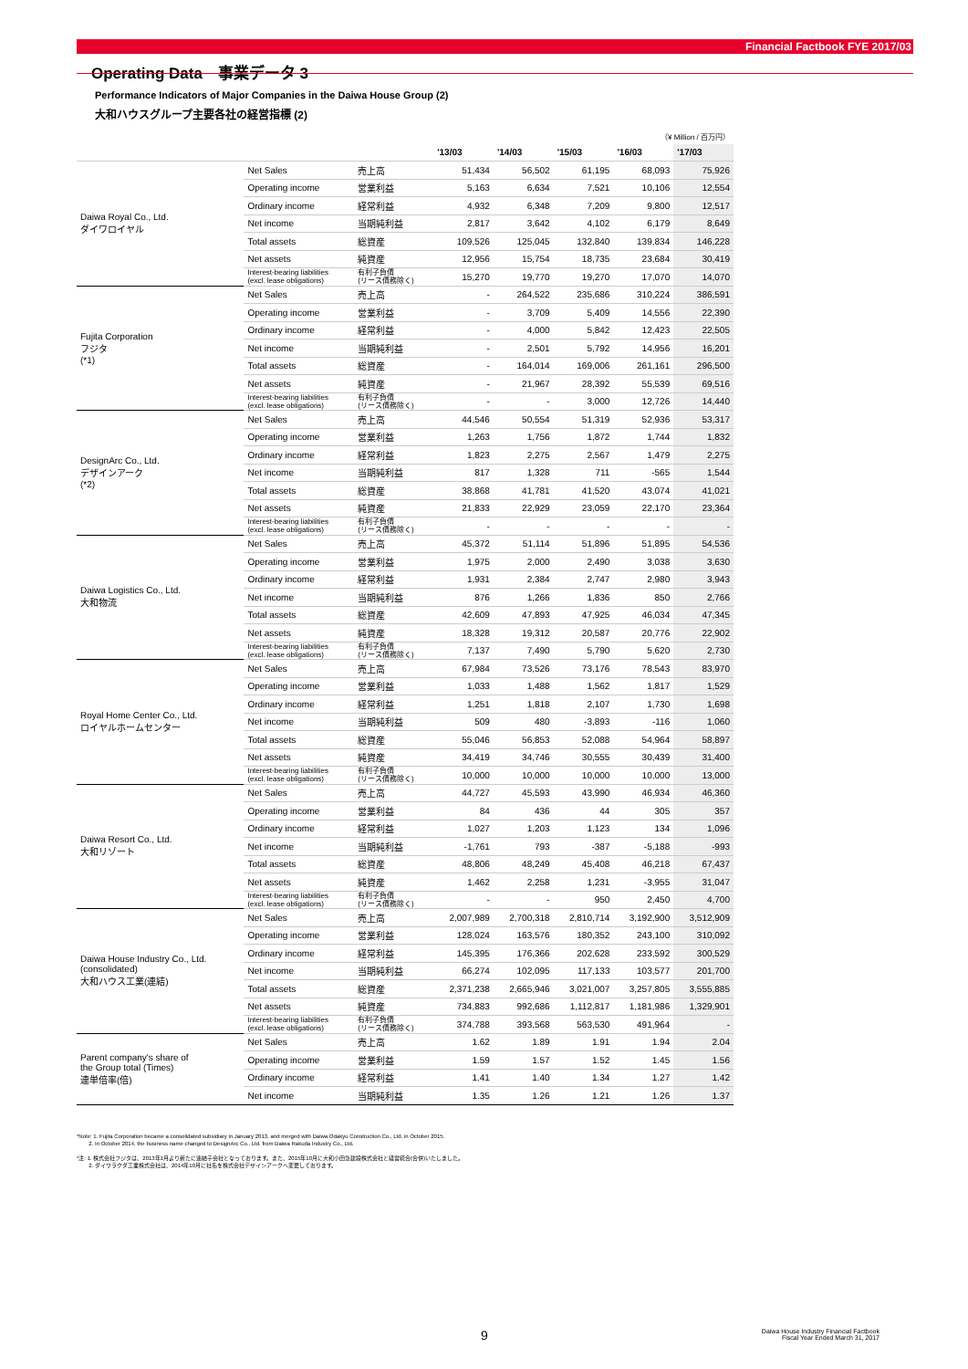Financial Factbook FYE 2017/03
Operating Data　事業データ 3
Performance Indicators of Major Companies in the Daiwa House Group (2)
大和ハウスグループ主要各社の経営指標 (2)
| （¥ Million / 百万円） | | | | | | | |
| | | | '13/03 | '14/03 | '15/03 | '16/03 | '17/03 |
| Daiwa Royal Co., Ltd. ダイワロイヤル | Net Sales | 売上高 | 51,434 | 56,502 | 61,195 | 68,093 | 75,926 |
| | Operating income | 営業利益 | 5,163 | 6,634 | 7,521 | 10,106 | 12,554 |
| | Ordinary income | 経常利益 | 4,932 | 6,348 | 7,209 | 9,800 | 12,517 |
| | Net income | 当期純利益 | 2,817 | 3,642 | 4,102 | 6,179 | 8,649 |
| | Total assets | 総資産 | 109,526 | 125,045 | 132,840 | 139,834 | 146,228 |
| | Net assets | 純資産 | 12,956 | 15,754 | 18,735 | 23,684 | 30,419 |
| | Interest-bearing liabilities (excl. lease obligations) | 有利子負債 (リース債務除く) | 15,270 | 19,770 | 19,270 | 17,070 | 14,070 |
| Fujita Corporation フジタ (*1) | Net Sales | 売上高 | - | 264,522 | 235,686 | 310,224 | 386,591 |
| | Operating income | 営業利益 | - | 3,709 | 5,409 | 14,556 | 22,390 |
| | Ordinary income | 経常利益 | - | 4,000 | 5,842 | 12,423 | 22,505 |
| | Net income | 当期純利益 | - | 2,501 | 5,792 | 14,956 | 16,201 |
| | Total assets | 総資産 | - | 164,014 | 169,006 | 261,161 | 296,500 |
| | Net assets | 純資産 | - | 21,967 | 28,392 | 55,539 | 69,516 |
| | Interest-bearing liabilities (excl. lease obligations) | 有利子負債 (リース債務除く) | - | - | 3,000 | 12,726 | 14,440 |
| DesignArc Co., Ltd. デザインアーク (*2) | Net Sales | 売上高 | 44,546 | 50,554 | 51,319 | 52,936 | 53,317 |
| | Operating income | 営業利益 | 1,263 | 1,756 | 1,872 | 1,744 | 1,832 |
| | Ordinary income | 経常利益 | 1,823 | 2,275 | 2,567 | 1,479 | 2,275 |
| | Net income | 当期純利益 | 817 | 1,328 | 711 | -565 | 1,544 |
| | Total assets | 総資産 | 38,868 | 41,781 | 41,520 | 43,074 | 41,021 |
| | Net assets | 純資産 | 21,833 | 22,929 | 23,059 | 22,170 | 23,364 |
| | Interest-bearing liabilities (excl. lease obligations) | 有利子負債 (リース債務除く) | - | - | - | - | - |
| Daiwa Logistics Co., Ltd. 大和物流 | Net Sales | 売上高 | 45,372 | 51,114 | 51,896 | 51,895 | 54,536 |
| | Operating income | 営業利益 | 1,975 | 2,000 | 2,490 | 3,038 | 3,630 |
| | Ordinary income | 経常利益 | 1,931 | 2,384 | 2,747 | 2,980 | 3,943 |
| | Net income | 当期純利益 | 876 | 1,266 | 1,836 | 850 | 2,766 |
| | Total assets | 総資産 | 42,609 | 47,893 | 47,925 | 46,034 | 47,345 |
| | Net assets | 純資産 | 18,328 | 19,312 | 20,587 | 20,776 | 22,902 |
| | Interest-bearing liabilities (excl. lease obligations) | 有利子負債 (リース債務除く) | 7,137 | 7,490 | 5,790 | 5,620 | 2,730 |
| Royal Home Center Co., Ltd. ロイヤルホームセンター | Net Sales | 売上高 | 67,984 | 73,526 | 73,176 | 78,543 | 83,970 |
| | Operating income | 営業利益 | 1,033 | 1,488 | 1,562 | 1,817 | 1,529 |
| | Ordinary income | 経常利益 | 1,251 | 1,818 | 2,107 | 1,730 | 1,698 |
| | Net income | 当期純利益 | 509 | 480 | -3,893 | -116 | 1,060 |
| | Total assets | 総資産 | 55,046 | 56,853 | 52,088 | 54,964 | 58,897 |
| | Net assets | 純資産 | 34,419 | 34,746 | 30,555 | 30,439 | 31,400 |
| | Interest-bearing liabilities (excl. lease obligations) | 有利子負債 (リース債務除く) | 10,000 | 10,000 | 10,000 | 10,000 | 13,000 |
| Daiwa Resort Co., Ltd. 大和リゾート | Net Sales | 売上高 | 44,727 | 45,593 | 43,990 | 46,934 | 46,360 |
| | Operating income | 営業利益 | 84 | 436 | 44 | 305 | 357 |
| | Ordinary income | 経常利益 | 1,027 | 1,203 | 1,123 | 134 | 1,096 |
| | Net income | 当期純利益 | -1,761 | 793 | -387 | -5,188 | -993 |
| | Total assets | 総資産 | 48,806 | 48,249 | 45,408 | 46,218 | 67,437 |
| | Net assets | 純資産 | 1,462 | 2,258 | 1,231 | -3,955 | 31,047 |
| | Interest-bearing liabilities (excl. lease obligations) | 有利子負債 (リース債務除く) | - | - | 950 | 2,450 | 4,700 |
| Daiwa House Industry Co., Ltd. (consolidated) 大和ハウス工業(連結) | Net Sales | 売上高 | 2,007,989 | 2,700,318 | 2,810,714 | 3,192,900 | 3,512,909 |
| | Operating income | 営業利益 | 128,024 | 163,576 | 180,352 | 243,100 | 310,092 |
| | Ordinary income | 経常利益 | 145,395 | 176,366 | 202,628 | 233,592 | 300,529 |
| | Net income | 当期純利益 | 66,274 | 102,095 | 117,133 | 103,577 | 201,700 |
| | Total assets | 総資産 | 2,371,238 | 2,665,946 | 3,021,007 | 3,257,805 | 3,555,885 |
| | Net assets | 純資産 | 734,883 | 992,686 | 1,112,817 | 1,181,986 | 1,329,901 |
| | Interest-bearing liabilities (excl. lease obligations) | 有利子負債 (リース債務除く) | 374,788 | 393,568 | 563,530 | 491,964 | - |
| Parent company's share of the Group total (Times) 連単倍率(倍) | Net Sales | 売上高 | 1.62 | 1.89 | 1.91 | 1.94 | 2.04 |
| | Operating income | 営業利益 | 1.59 | 1.57 | 1.52 | 1.45 | 1.56 |
| | Ordinary income | 経常利益 | 1.41 | 1.40 | 1.34 | 1.27 | 1.42 |
| | Net income | 当期純利益 | 1.35 | 1.26 | 1.21 | 1.26 | 1.37 |
*Note: 1. Fujita Corporation became a consolidated subsidiary in January 2013, and merged with Daiwa Odakyu Construction Co., Ltd. in October 2015.
2. In October 2014, the business name changed to DesignArc Co., Ltd. from Daiwa Rakuda Industry Co., Ltd.
*注: 1. 株式会社フジタは、2013年1月より新たに連結子会社となっております。また、2015年10月に大和小田急建設株式会社と経営統合(合併)いたしました。
2. ダイワラクダ工業株式会社は、2014年10月に社名を株式会社デザインアークへ変更しております。
9
Daiwa House Industry Financial Factbook
Fiscal Year Ended March 31, 2017